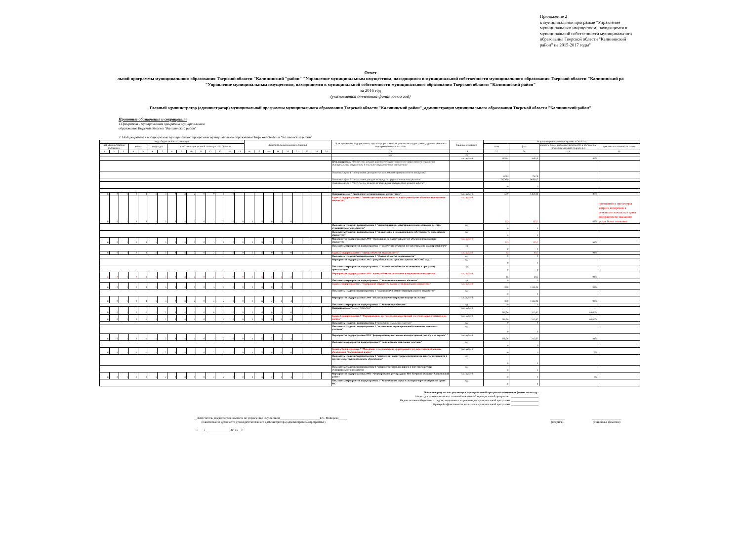Приложение 2
к муниципальной программе "Управление муниципальным имуществом, находящимся в муниципальной собственности муниципального образования Тверской области "Калининский район" на 2015-2017 годы"
Отчет
льной программы муниципального образования Тверской области "Калининский "район" "Управление муниципальным имуществом, находящимся в муниципальной собственности муниципального образования Тверской области "Калининский ра
"Управление муниципальным имуществом, находящимся в муниципальной собственности муниципального образования Тверской области "Калининский район"
за 2016 год
(указывается отчетный финансовый год)
Главный администратор (администратор) муниципальной программы муниципального образования Тверской области "Калининский район"_администрация муниципального образования Тверской области "Калининский район"
Принятые обозначения и сокращения:
1.Программа - муниципальная программа муниципального
образования Тверской области "Калининский район"
2. Подпрограмма - подпрограмма муниципальной программы муниципального образования Тверской области "Калининский район"
| Коды бюджетной классификации | | | | | | | | | | | | | | | Дополнительный аналитический код | | | | | | | | | Цели программы, подпрограммы, задачи подпрограммы, мероприятия подпрограммы, административные мероприятия и их показатели | Единица измерения | Результаты реализации программы за 2016 год | | | |
| --- | --- | --- | --- | --- | --- | --- | --- | --- | --- | --- | --- | --- | --- | --- | --- | --- | --- | --- | --- | --- | --- | --- | --- | --- | --- | --- | --- | --- | --- |
| код администратора программы | | | раздел | | подраздел | | классификация целевой статьи расхода бюджета | | | | | | | | | | | | | | | | | | | план | факт | индексы освоения бюджетных средств и достижения плановых значений показателей | причины отклонений от плана |
| 1 | 2 | 3 | 4 | 5 | 6 | 7 | 8 | 9 | 10 | 11 | 12 | 13 | 14 | 15 | 16 | 17 | 18 | 19 | 20 | 21 | 22 | 23 | 24 | 25 | 26 | 27 | 28 | 29 | 30 |
| | | | | | | | | | | | | | | | | | | | | | | | | 25 | 26 | | | | |
| | | | | | | | | | | | | | | | | | | | | | | | | | тыс. рублей | 1839,4 | 1603,9 | 87% | |
| | | | | | | | | | | | | | | | | | | | | | | | | Цель программы "Увеличение доходов районного бюджета на основе эффективного управления муниципальным имуществом в земельно-имущественных отношениях" | | | | | |
| | | | | | | | | | | | | | | | | | | | | | | | | Показатель цели 1 " поступление доходов от использования муниципального имущества" | | 723,3 | 957,6 | | |
| | | | | | | | | | | | | | | | | | | | | | | | | Показатель цели 2 "поступление доходов от аренды и продажи земельных участков" | | 73226,9 | 90339,7 | | |
| | | | | | | | | | | | | | | | | | | | | | | | | Показатель цели 3 "поступление доходов от проведения претензионно-исковой работы" | | 0 | 0 | | |
| 6 | 0 | 1 | 0 | 1 | 1 | 3 | 0 | 4 | 2 | 0 | 0 | 0 | 0 | | | | | | | | | | | Подпрограмма 2 "Управление муниципальным имуществом" | тыс. рублей | 1550 | 1361,24 | 87% | |
| 6 | 0 | 1 | 0 | 1 | 1 | 3 | 0 | 4 | 2 | 0 | 1 | 2 | 0 | 0 | 1 | Б | 0 | 0 | 0 | | | | | Задача 1 подпрограммы 1 "инвентаризация, постановка на кадастровый учет объектов недвижимого имущества" | тыс. рублей | 235 | 155,7 | 66% | проводились процедуры запроса котировок в результате начальные цены контрактов по оказанию услуг были снижены. |
| | | | | | | | | | | | | | | | | | | | | | | | | Показатель 1 задачи 1 подпрограммы 1 "инвентаризация, регистрация и корректировка реестра муниципального имущества" | ед. | 0 | 0 | | |
| | | | | | | | | | | | | | | | | | | | | | | | | Показатель 2 задачи 1 подпрограммы 1 "привлечение в муниципальную собственность бесхозяйного имущества" | ед. | 0 | 0 | | |
| 6 | 0 | 1 | 0 | 1 | 1 | 3 | 0 | 4 | 2 | 0 | 1 | 2 | 0 | 0 | 1 | Б | 2 | 2 | 4 | | | | | Мероприятие подпрограммы 1.001 "Постановка на кадастровый учет объектов недвижимого имущества | тыс. рублей | 235 | 155,7 | 66% | |
| | | | | | | | | | | | | | | | | | | | | | | | | Показатель мероприятия подпрограммы 1 "количество объектов поставленных на кадастровый учет" | ед | 0 | 0 | | |
| 6 | 0 | 1 | 0 | 1 | 1 | 3 | 0 | 4 | 2 | 0 | 2 | 2 | 0 | 0 | 2 | Б | 0 | 0 | 0 | | | | | Задача 2 подпрограммы 1 "оценка объектов недвижимости" | тыс. рублей | 65 | 60,5 | 93% | |
| | | | | | | | | | | | | | | | | | | | | | | | | Показатель 1 задачи 2 подпрограммы 1 "Оценка объектов недвижимости" | ед. | 0 | 0 | | |
| | | | | | | | | | | | | | | | | | | | | | | | | Мероприятие подпрограммы 1.00 2 "разработка плана приватизации на 2015-2017 годы" | ед. | 0 | 0 | | |
| | | | | | | | | | | | | | | | | | | | | | | | | Показатель мероприятия подпрограммы 1 "количество объектов включенных в программу приватизации" | ед | 0 | 0 | | |
| 6 | 0 | 1 | 0 | 1 | 1 | 3 | 0 | 4 | 2 | 0 | 2 | 2 | 0 | 0 | 2 | Б | 2 | 4 | 4 | | | | | Мероприятие подпрограммы 1.003 "оценка объектов движимого и недвижимого имущества" | тыс. рублей | 65 | 60,5 | 93% | |
| | | | | | | | | | | | | | | | | | | | | | | | | Показатель мероприятия подпрограммы 1 "Количество оцененых объектов" | ед | 0 | 0 | | |
| 6 | 0 | 1 | 0 | 1 | 1 | 3 | 0 | 4 | 2 | 0 | 3 | 2 | 0 | 0 | 3 | Б | 0 | 0 | 0 | | | | | Задача 3 подпрограммы 1 "Содержание имущества казны муниципального имущества" | тыс. рублей | 1250 | 1145,04 | 92% | |
| | | | | | | | | | | | | | | | | | | | | | | | | Показатель 1 задачи 3 подпрограммы 1 "содержание и ремонт муниципального имущества" | ед. | 0 | 0 | | |
| 6 | 0 | 1 | 0 | 1 | 1 | 3 | 0 | 4 | 2 | 0 | 3 | 2 | 0 | 0 | 3 | Б | 2 | 4 | 4 | | | | | Мероприятие подпрограммы 1.004 "обслуживание и содержание имущества казны" | тыс. рублей | 1250 | 1145,04 | 92% | |
| | | | | | | | | | | | | | | | | | | | | | | | | Показатель мероприятия подпрограммы 1 "Количество объектов" | ед | 0 | 0 | | |
| 6 | 0 | 1 | 0 | 4 | 1 | 2 | 0 | 4 | 1 | 0 | 0 | 0 | 0 | 0 | 0 | 0 | 0 | 0 | 0 | | | | | Подпрограмма 2 "Землеустройство" | тыс. рублей | 289,36 | 242,67 | 84,00% | |
| 6 | 0 | 1 | 0 | 4 | 1 | 2 | 0 | 4 | 1 | 0 | 1 | 2 | 0 | 0 | 1 | Б | 0 | 0 | 0 | | | | | Задача 1 подпрограммы 2 "Формирование, постановка на кадастровый учет земельных участков и их оценка " | тыс. рублей | 289,36 | 242,67 | 84,00% | |
| | | | | | | | | | | | | | | | | | | | | | | | | Показатель 1 задачи 1 подпрограммы 2 "межевание земельных участков" | ед. | 0 | 0 | | |
| | | | | | | | | | | | | | | | | | | | | | | | | Показатель 2 задачи 1 подпрограммы 2 "независимая оценка рыночной стоимости земельных участков" | ед. | 0 | 0 | | |
| 6 | 0 | 1 | 0 | 4 | 1 | 2 | 0 | 4 | 1 | 0 | 1 | 2 | 0 | 0 | 1 | Б | 2 | 4 | 4 | | | | | Мероприятие подпрограммы 2.001 "формирование, постановка на кадастровый учет з/у и их оценка" " | тыс. рублей | 289,36 | 242,67 | 84% | |
| | | | | | | | | | | | | | | | | | | | | | | | | Показатель мероприятия подпрограммы 2 "Количествово земельных участков" | ед. | 0 | 0 | | |
| 6 | 0 | 1 | 0 | 4 | 1 | 2 | 0 | 4 | 1 | 0 | 2 | 2 | 0 | 0 | 1 | Б | 0 | 0 | 0 | | | | | Задача 2 подпрограммы 2 "Межевание и постановка на кадастровый учет дорог муниципального образования "Калининский район" | тыс. рублей | 0 | 0 | 0% | |
| | | | | | | | | | | | | | | | | | | | | | | | | Показатель 1 задачи 2 подпрограммы 2 "оформление кадастровых паспартов на дороги, числящиеся в перечне дорог муниципального образования" | ед. | 0 | 0 | | |
| | | | | | | | | | | | | | | | | | | | | | | | | Показатель 2 задачи 2 подпрограммы 2 "оформление прав на дороги и внесение в реестр муниципального имущества | ед. | 0 | 0 | | |
| 6 | 0 | 1 | 0 | 4 | 1 | 2 | 0 | 4 | 1 | 0 | 2 | 2 | 0 | 0 | 1 | Б | 2 | 4 | 4 | | | | | Мероприятие подпрограммы 2.002 " Формирование реестра дорог МО Тверской области "Калининский район" | тыс. рублей | 0 | 0 | 0% | |
| | | | | | | | | | | | | | | | | | | | | | | | | Показатель мероприятия подпрограммы 2 "Количествово дорог на которые зарегистрировано право МС" | ед. | 0 | 0 | | |
Основные результаты реализации муниципальной программы в отчетном финансовом году:
Индекс достижения плановых значений показателей муниципальной программы : ____________________
Индекс освоения бюджетных средств, выделенных на реализацию муниципальной программы: ____________________
Критерий эффективности реализации муниципальной программы: ____________________
__Заместитель_председателя комитета по управлению имуществом___________________________Е.С. Майорова______
(наименование должности руководителя главного администратора (администратора) программы )
«____» ________________ 20_16__ г.
__________
(подпись)
____________________
(инициалы, фамилия)